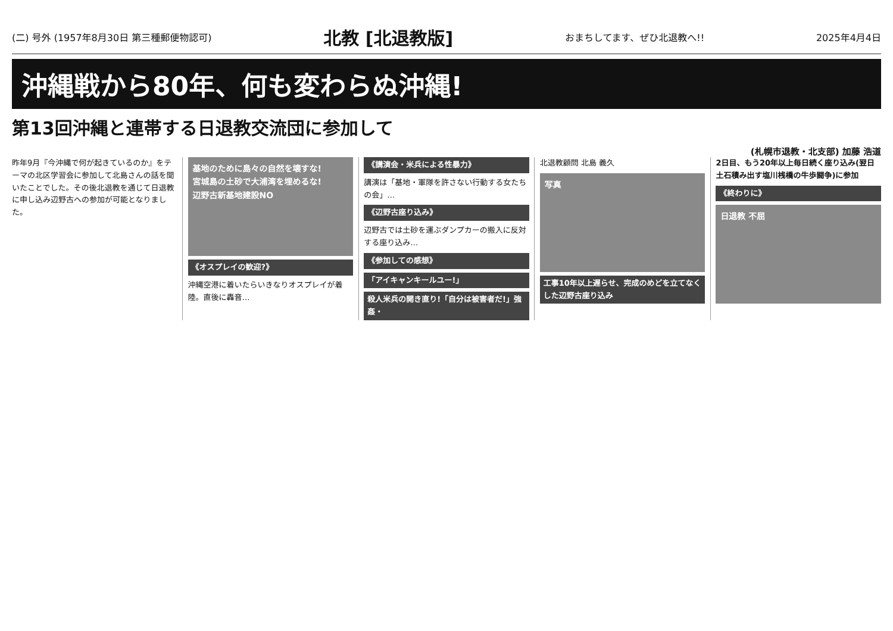(二) 号外 (1957年8月30日 第三種郵便物認可) 北教 [北退教版] おまちしてます、ぜひ北退教へ!! 2025年4月4日
沖縄戦から80年、何も変わらぬ沖縄!
第13回沖縄と連帯する日退教交流団に参加して
(札幌市退教・北支部) 加藤 浩道
昨年9月『今沖縄で何が起きているのか』をテーマの北区学習会に参加して北島さんの話を聞いたことでした。その後北退教を通じて日退教に申し込み辺野古への参加が可能となりました。
基地のために島々の自然を壊すな!
宮城島の土砂で大浦湾を埋めるな!
辺野古新基地建設NO
《オスプレイの歓迎?》
沖縄空港に着いたらいきなりオスプレイが着陸。直後に轟音…
《講演会・米兵による性暴力》
講演は「基地・軍隊を許さない行動する女たちの会」…
《辺野古座り込み》
辺野古では土砂を運ぶダンプカーの搬入に反対する座り込み…
《参加しての感想》
「アイキャンキールユー!」
殺人米兵の開き直り!「自分は被害者だ!」強姦・
北退教顧問 北島 義久
写真
工事10年以上遅らせ、完成のめどを立てなくした辺野古座り込み
2日目、もう20年以上毎日続く座り込み(翌日土石積み出す塩川桟橋の牛歩闘争)に参加
《終わりに》
日退教 不屈